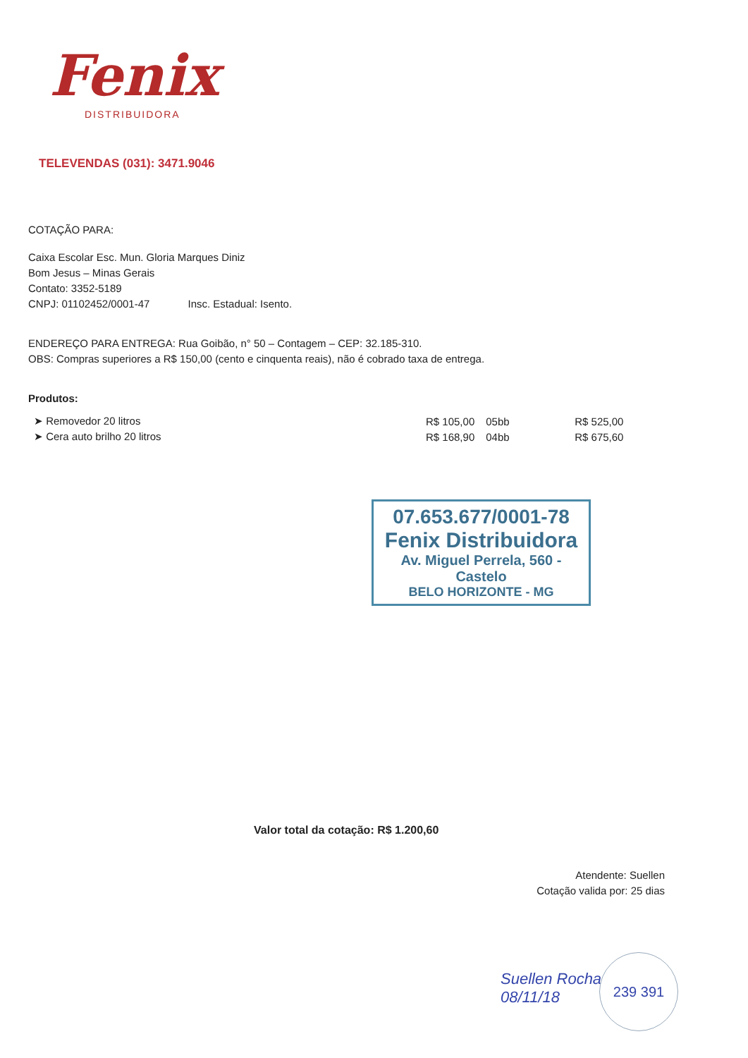Fenix
DISTRIBUIDORA
TELEVENDAS (031): 3471.9046
COTAÇÃO PARA:
Caixa Escolar Esc. Mun. Gloria Marques Diniz
Bom Jesus – Minas Gerais
Contato: 3352-5189
CNPJ: 01102452/0001-47 Insc. Estadual: Isento.
ENDEREÇO PARA ENTREGA: Rua Goibão, n° 50 – Contagem – CEP: 32.185-310.
OBS: Compras superiores a R$ 150,00 (cento e cinquenta reais), não é cobrado taxa de entrega.
Produtos:
| ➤ Removedor 20 litros | R$ 105,00 | 05bb | R$ 525,00 |
| ➤ Cera auto brilho 20 litros | R$ 168,90 | 04bb | R$ 675,60 |
07.653.677/0001-78
Fenix Distribuidora
Av. Miguel Perrela, 560 - Castelo
BELO HORIZONTE - MG
Valor total da cotação: R$ 1.200,60
Atendente: Suellen
Cotação valida por: 25 dias
Suellen Rocha
08/11/18
239 391